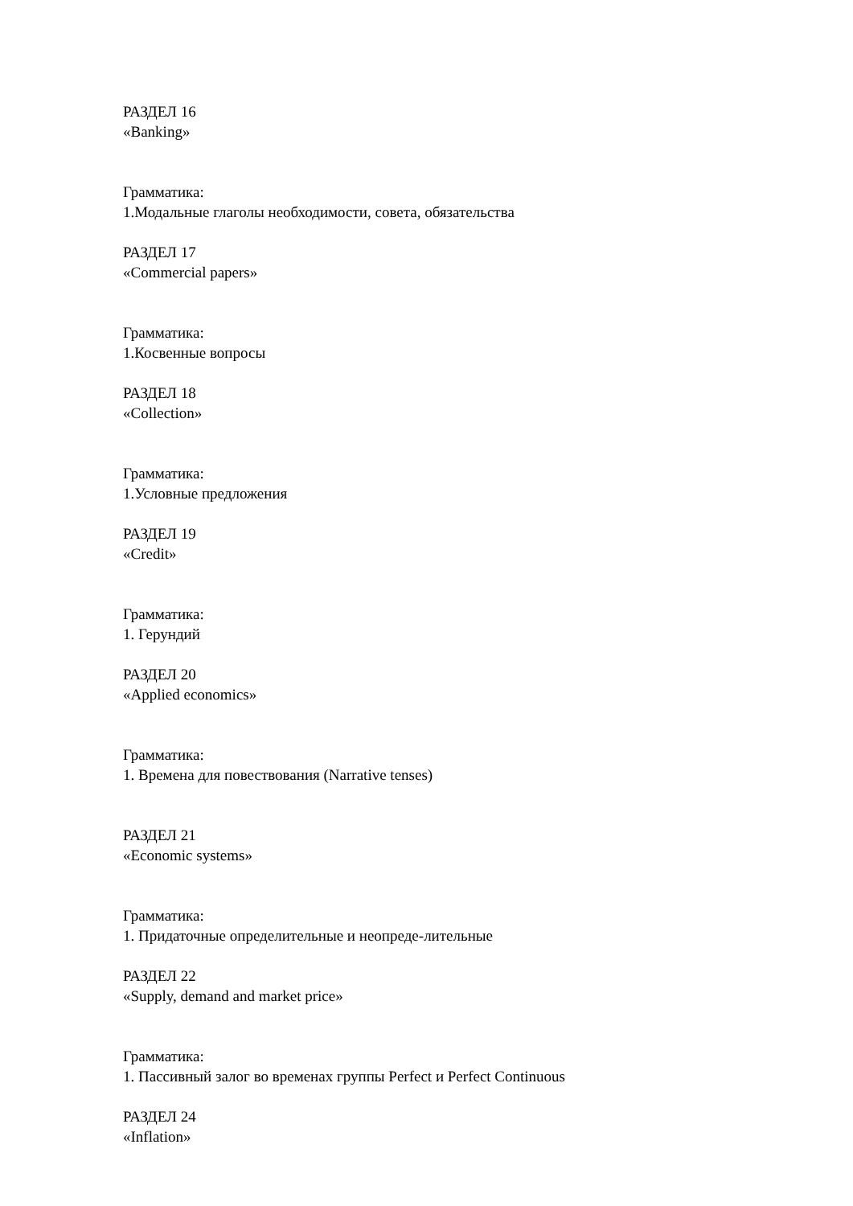РАЗДЕЛ 16
«Banking»
Грамматика:
1.Модальные глаголы необходимости, совета, обязательства
РАЗДЕЛ 17
«Commercial papers»
Грамматика:
1.Косвенные вопросы
РАЗДЕЛ 18
«Collection»
Грамматика:
1.Условные предложения
РАЗДЕЛ 19
«Credit»
Грамматика:
1. Герундий
РАЗДЕЛ 20
«Applied economics»
Грамматика:
1. Времена для повествования (Narrative tenses)
РАЗДЕЛ 21
«Economic systems»
Грамматика:
1. Придаточные определительные и неопреде-лительные
РАЗДЕЛ 22
«Supply, demand and market price»
Грамматика:
1. Пассивный залог во временах группы Perfect и Perfect Continuous
РАЗДЕЛ 24
«Inflation»